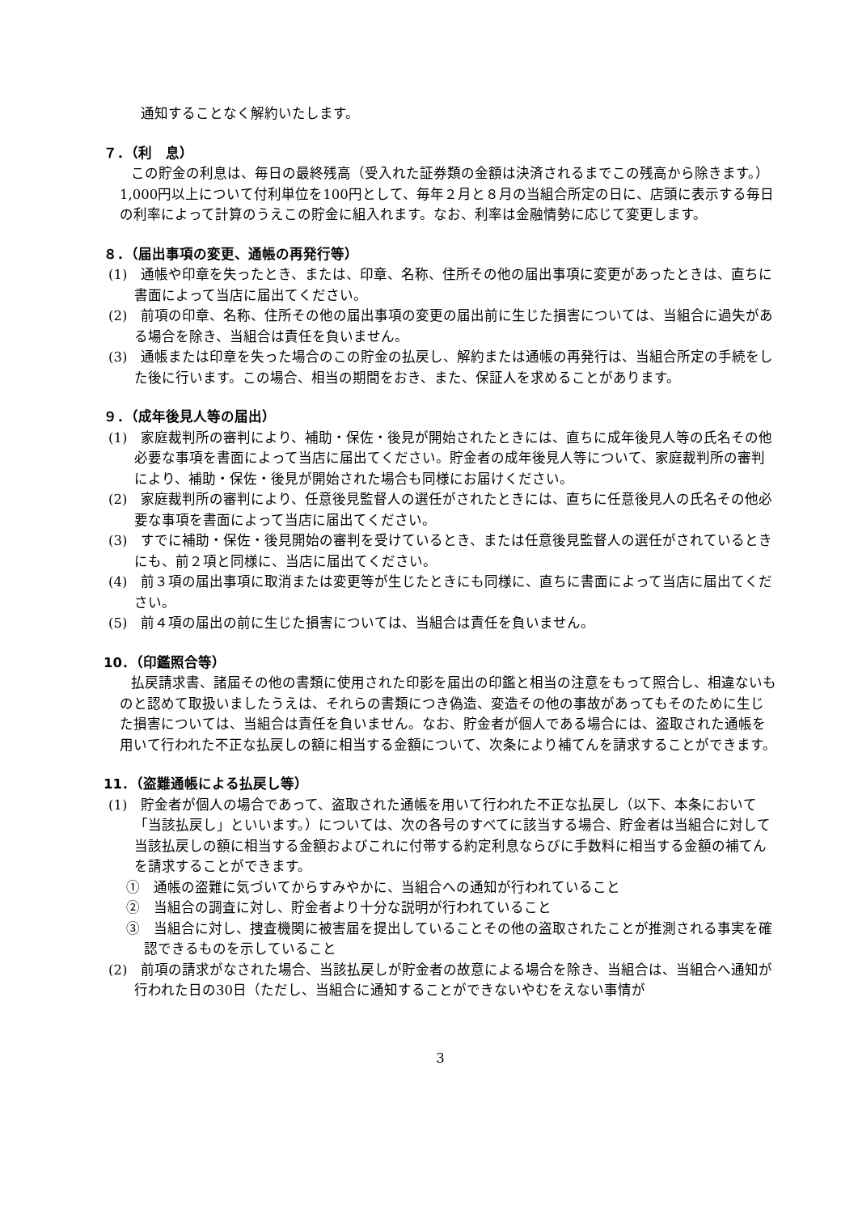通知することなく解約いたします。
７．（利　息）
この貯金の利息は、毎日の最終残高（受入れた証券類の金額は決済されるまでこの残高から除きます。）1,000円以上について付利単位を100円として、毎年２月と８月の当組合所定の日に、店頭に表示する毎日の利率によって計算のうえこの貯金に組入れます。なお、利率は金融情勢に応じて変更します。
８．（届出事項の変更、通帳の再発行等）
(1)　通帳や印章を失ったとき、または、印章、名称、住所その他の届出事項に変更があったときは、直ちに書面によって当店に届出てください。
(2)　前項の印章、名称、住所その他の届出事項の変更の届出前に生じた損害については、当組合に過失がある場合を除き、当組合は責任を負いません。
(3)　通帳または印章を失った場合のこの貯金の払戻し、解約または通帳の再発行は、当組合所定の手続をした後に行います。この場合、相当の期間をおき、また、保証人を求めることがあります。
９．（成年後見人等の届出）
(1)　家庭裁判所の審判により、補助・保佐・後見が開始されたときには、直ちに成年後見人等の氏名その他必要な事項を書面によって当店に届出てください。貯金者の成年後見人等について、家庭裁判所の審判により、補助・保佐・後見が開始された場合も同様にお届けください。
(2)　家庭裁判所の審判により、任意後見監督人の選任がされたときには、直ちに任意後見人の氏名その他必要な事項を書面によって当店に届出てください。
(3)　すでに補助・保佐・後見開始の審判を受けているとき、または任意後見監督人の選任がされているときにも、前２項と同様に、当店に届出てください。
(4)　前３項の届出事項に取消または変更等が生じたときにも同様に、直ちに書面によって当店に届出てください。
(5)　前４項の届出の前に生じた損害については、当組合は責任を負いません。
10．（印鑑照合等）
払戻請求書、諸届その他の書類に使用された印影を届出の印鑑と相当の注意をもって照合し、相違ないものと認めて取扱いましたうえは、それらの書類につき偽造、変造その他の事故があってもそのために生じた損害については、当組合は責任を負いません。なお、貯金者が個人である場合には、盗取された通帳を用いて行われた不正な払戻しの額に相当する金額について、次条により補てんを請求することができます。
11．（盗難通帳による払戻し等）
(1)　貯金者が個人の場合であって、盗取された通帳を用いて行われた不正な払戻し（以下、本条において「当該払戻し」といいます。）については、次の各号のすべてに該当する場合、貯金者は当組合に対して当該払戻しの額に相当する金額およびこれに付帯する約定利息ならびに手数料に相当する金額の補てんを請求することができます。
①　通帳の盗難に気づいてからすみやかに、当組合への通知が行われていること
②　当組合の調査に対し、貯金者より十分な説明が行われていること
③　当組合に対し、捜査機関に被害届を提出していることその他の盗取されたことが推測される事実を確認できるものを示していること
(2)　前項の請求がなされた場合、当該払戻しが貯金者の故意による場合を除き、当組合は、当組合へ通知が行われた日の30日（ただし、当組合に通知することができないやむをえない事情が
3